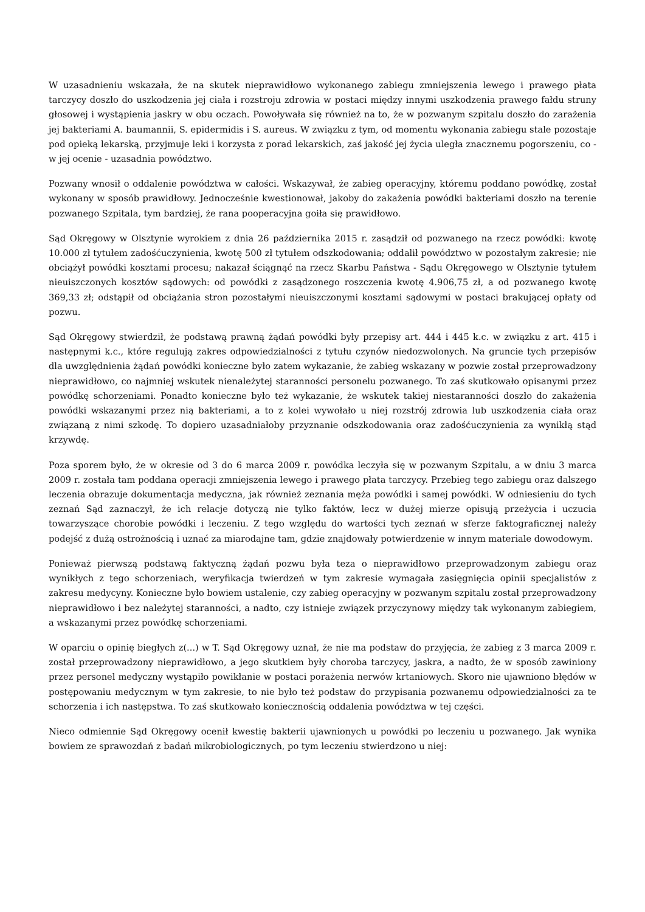W uzasadnieniu wskazała, że na skutek nieprawidłowo wykonanego zabiegu zmniejszenia lewego i prawego płata tarczycy doszło do uszkodzenia jej ciała i rozstroju zdrowia w postaci między innymi uszkodzenia prawego fałdu struny głosowej i wystąpienia jaskry w obu oczach. Powoływała się również na to, że w pozwanym szpitalu doszło do zarażenia jej bakteriami A. baumannii, S. epidermidis i S. aureus. W związku z tym, od momentu wykonania zabiegu stale pozostaje pod opieką lekarską, przyjmuje leki i korzysta z porad lekarskich, zaś jakość jej życia uległa znacznemu pogorszeniu, co - w jej ocenie - uzasadnia powództwo.
Pozwany wnosił o oddalenie powództwa w całości. Wskazywał, że zabieg operacyjny, któremu poddano powódkę, został wykonany w sposób prawidłowy. Jednocześnie kwestionował, jakoby do zakażenia powódki bakteriami doszło na terenie pozwanego Szpitala, tym bardziej, że rana pooperacyjna goiła się prawidłowo.
Sąd Okręgowy w Olsztynie wyrokiem z dnia 26 października 2015 r. zasądził od pozwanego na rzecz powódki: kwotę 10.000 zł tytułem zadośćuczynienia, kwotę 500 zł tytułem odszkodowania; oddalił powództwo w pozostałym zakresie; nie obciążył powódki kosztami procesu; nakazał ściągnąć na rzecz Skarbu Państwa - Sądu Okręgowego w Olsztynie tytułem nieuiszczonych kosztów sądowych: od powódki z zasądzonego roszczenia kwotę 4.906,75 zł, a od pozwanego kwotę 369,33 zł; odstąpił od obciążania stron pozostałymi nieuiszczonymi kosztami sądowymi w postaci brakującej opłaty od pozwu.
Sąd Okręgowy stwierdził, że podstawą prawną żądań powódki były przepisy art. 444 i 445 k.c. w związku z art. 415 i następnymi k.c., które regulują zakres odpowiedzialności z tytułu czynów niedozwolonych. Na gruncie tych przepisów dla uwzględnienia żądań powódki konieczne było zatem wykazanie, że zabieg wskazany w pozwie został przeprowadzony nieprawidłowo, co najmniej wskutek nienależytej staranności personelu pozwanego. To zaś skutkowało opisanymi przez powódkę schorzeniami. Ponadto konieczne było też wykazanie, że wskutek takiej niestaranności doszło do zakażenia powódki wskazanymi przez nią bakteriami, a to z kolei wywołało u niej rozstrój zdrowia lub uszkodzenia ciała oraz związaną z nimi szkodę. To dopiero uzasadniałoby przyznanie odszkodowania oraz zadośćuczynienia za wynikłą stąd krzywdę.
Poza sporem było, że w okresie od 3 do 6 marca 2009 r. powódka leczyła się w pozwanym Szpitalu, a w dniu 3 marca 2009 r. została tam poddana operacji zmniejszenia lewego i prawego płata tarczycy. Przebieg tego zabiegu oraz dalszego leczenia obrazuje dokumentacja medyczna, jak również zeznania męża powódki i samej powódki. W odniesieniu do tych zeznań Sąd zaznaczył, że ich relacje dotyczą nie tylko faktów, lecz w dużej mierze opisują przeżycia i uczucia towarzyszące chorobie powódki i leczeniu. Z tego względu do wartości tych zeznań w sferze faktograficznej należy podejść z dużą ostrożnością i uznać za miarodajne tam, gdzie znajdowały potwierdzenie w innym materiale dowodowym.
Ponieważ pierwszą podstawą faktyczną żądań pozwu była teza o nieprawidłowo przeprowadzonym zabiegu oraz wynikłych z tego schorzeniach, weryfikacja twierdzeń w tym zakresie wymagała zasięgnięcia opinii specjalistów z zakresu medycyny. Konieczne było bowiem ustalenie, czy zabieg operacyjny w pozwanym szpitalu został przeprowadzony nieprawidłowo i bez należytej staranności, a nadto, czy istnieje związek przyczynowy między tak wykonanym zabiegiem, a wskazanymi przez powódkę schorzeniami.
W oparciu o opinię biegłych z(...) w T. Sąd Okręgowy uznał, że nie ma podstaw do przyjęcia, że zabieg z 3 marca 2009 r. został przeprowadzony nieprawidłowo, a jego skutkiem były choroba tarczycy, jaskra, a nadto, że w sposób zawiniony przez personel medyczny wystąpiło powikłanie w postaci porażenia nerwów krtaniowych. Skoro nie ujawniono błędów w postępowaniu medycznym w tym zakresie, to nie było też podstaw do przypisania pozwanemu odpowiedzialności za te schorzenia i ich następstwa. To zaś skutkowało koniecznością oddalenia powództwa w tej części.
Nieco odmiennie Sąd Okręgowy ocenił kwestię bakterii ujawnionych u powódki po leczeniu u pozwanego. Jak wynika bowiem ze sprawozdań z badań mikrobiologicznych, po tym leczeniu stwierdzono u niej: